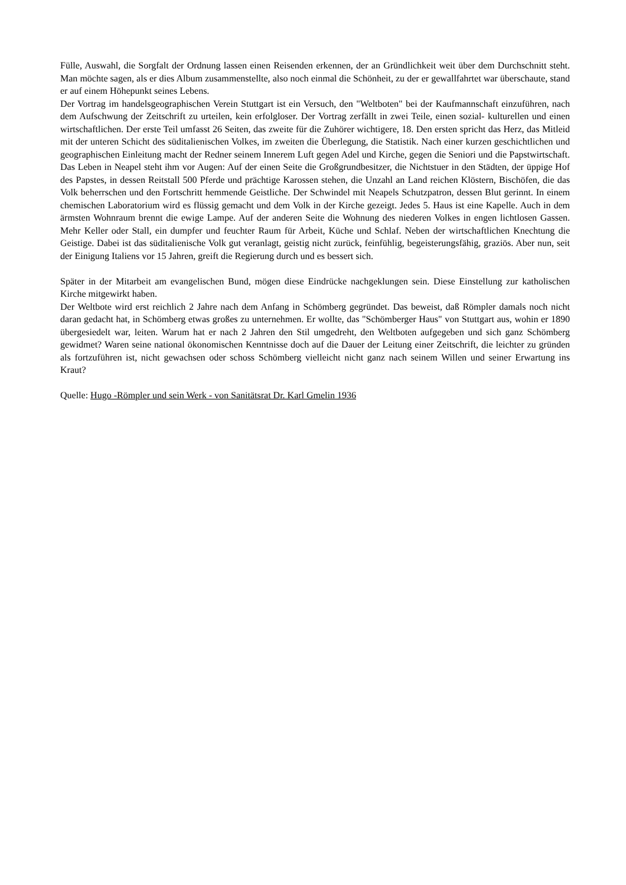Fülle, Auswahl, die Sorgfalt der Ordnung lassen einen Reisenden erkennen, der an Gründlichkeit weit über dem Durchschnitt steht. Man möchte sagen, als er dies Album zusammenstellte, also noch einmal die Schönheit, zu der er gewallfahrtet war überschaute, stand er auf einem Höhepunkt seines Lebens.
Der Vortrag im handelsgeographischen Verein Stuttgart ist ein Versuch, den "Weltboten" bei der Kaufmannschaft einzuführen, nach dem Aufschwung der Zeitschrift zu urteilen, kein erfolgloser. Der Vortrag zerfällt in zwei Teile, einen sozial- kulturellen und einen wirtschaftlichen. Der erste Teil umfasst 26 Seiten, das zweite für die Zuhörer wichtigere, 18. Den ersten spricht das Herz, das Mitleid mit der unteren Schicht des süditalienischen Volkes, im zweiten die Überlegung, die Statistik. Nach einer kurzen geschichtlichen und geographischen Einleitung macht der Redner seinem Innerem Luft gegen Adel und Kirche, gegen die Seniori und die Papstwirtschaft. Das Leben in Neapel steht ihm vor Augen: Auf der einen Seite die Großgrundbesitzer, die Nichtstuer in den Städten, der üppige Hof des Papstes, in dessen Reitstall 500 Pferde und prächtige Karossen stehen, die Unzahl an Land reichen Klöstern, Bischöfen, die das Volk beherrschen und den Fortschritt hemmende Geistliche. Der Schwindel mit Neapels Schutzpatron, dessen Blut gerinnt. In einem chemischen Laboratorium wird es flüssig gemacht und dem Volk in der Kirche gezeigt. Jedes 5. Haus ist eine Kapelle. Auch in dem ärmsten Wohnraum brennt die ewige Lampe. Auf der anderen Seite die Wohnung des niederen Volkes in engen lichtlosen Gassen. Mehr Keller oder Stall, ein dumpfer und feuchter Raum für Arbeit, Küche und Schlaf. Neben der wirtschaftlichen Knechtung die Geistige. Dabei ist das süditalienische Volk gut veranlagt, geistig nicht zurück, feinfühlig, begeisterungsfähig, graziös. Aber nun, seit der Einigung Italiens vor 15 Jahren, greift die Regierung durch und es bessert sich.
Später in der Mitarbeit am evangelischen Bund, mögen diese Eindrücke nachgeklungen sein. Diese Einstellung zur katholischen Kirche mitgewirkt haben.
Der Weltbote wird erst reichlich 2 Jahre nach dem Anfang in Schömberg gegründet. Das beweist, daß Römpler damals noch nicht daran gedacht hat, in Schömberg etwas großes zu unternehmen. Er wollte, das "Schömberger Haus" von Stuttgart aus, wohin er 1890 übergesiedelt war, leiten. Warum hat er nach 2 Jahren den Stil umgedreht, den Weltboten aufgegeben und sich ganz Schömberg gewidmet? Waren seine national ökonomischen Kenntnisse doch auf die Dauer der Leitung einer Zeitschrift, die leichter zu gründen als fortzuführen ist, nicht gewachsen oder schoss Schömberg vielleicht nicht ganz nach seinem Willen und seiner Erwartung ins Kraut?
Quelle: Hugo -Römpler und sein Werk - von Sanitätsrat Dr. Karl Gmelin 1936